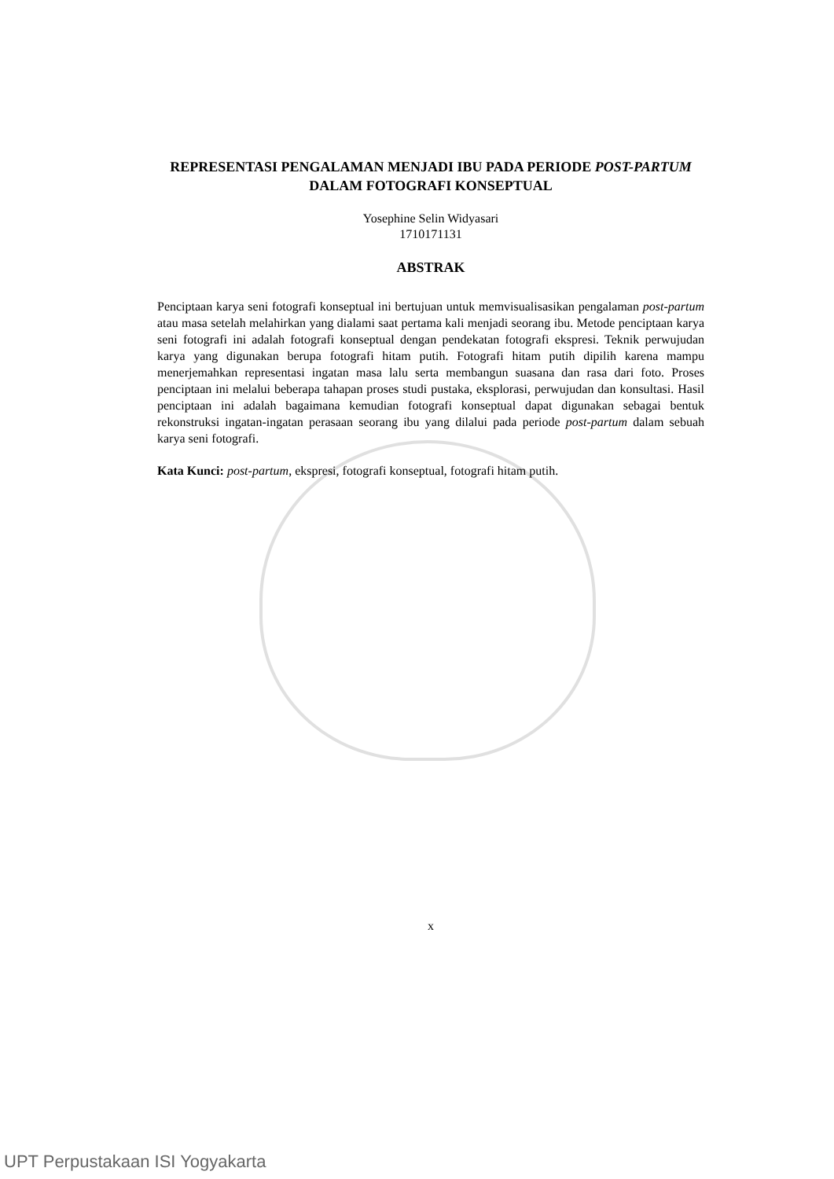REPRESENTASI PENGALAMAN MENJADI IBU PADA PERIODE POST-PARTUM DALAM FOTOGRAFI KONSEPTUAL
Yosephine Selin Widyasari
1710171131
ABSTRAK
Penciptaan karya seni fotografi konseptual ini bertujuan untuk memvisualisasikan pengalaman post-partum atau masa setelah melahirkan yang dialami saat pertama kali menjadi seorang ibu. Metode penciptaan karya seni fotografi ini adalah fotografi konseptual dengan pendekatan fotografi ekspresi. Teknik perwujudan karya yang digunakan berupa fotografi hitam putih. Fotografi hitam putih dipilih karena mampu menerjemahkan representasi ingatan masa lalu serta membangun suasana dan rasa dari foto. Proses penciptaan ini melalui beberapa tahapan proses studi pustaka, eksplorasi, perwujudan dan konsultasi. Hasil penciptaan ini adalah bagaimana kemudian fotografi konseptual dapat digunakan sebagai bentuk rekonstruksi ingatan-ingatan perasaan seorang ibu yang dilalui pada periode post-partum dalam sebuah karya seni fotografi.
Kata Kunci: post-partum, ekspresi, fotografi konseptual, fotografi hitam putih.
x
UPT Perpustakaan ISI Yogyakarta